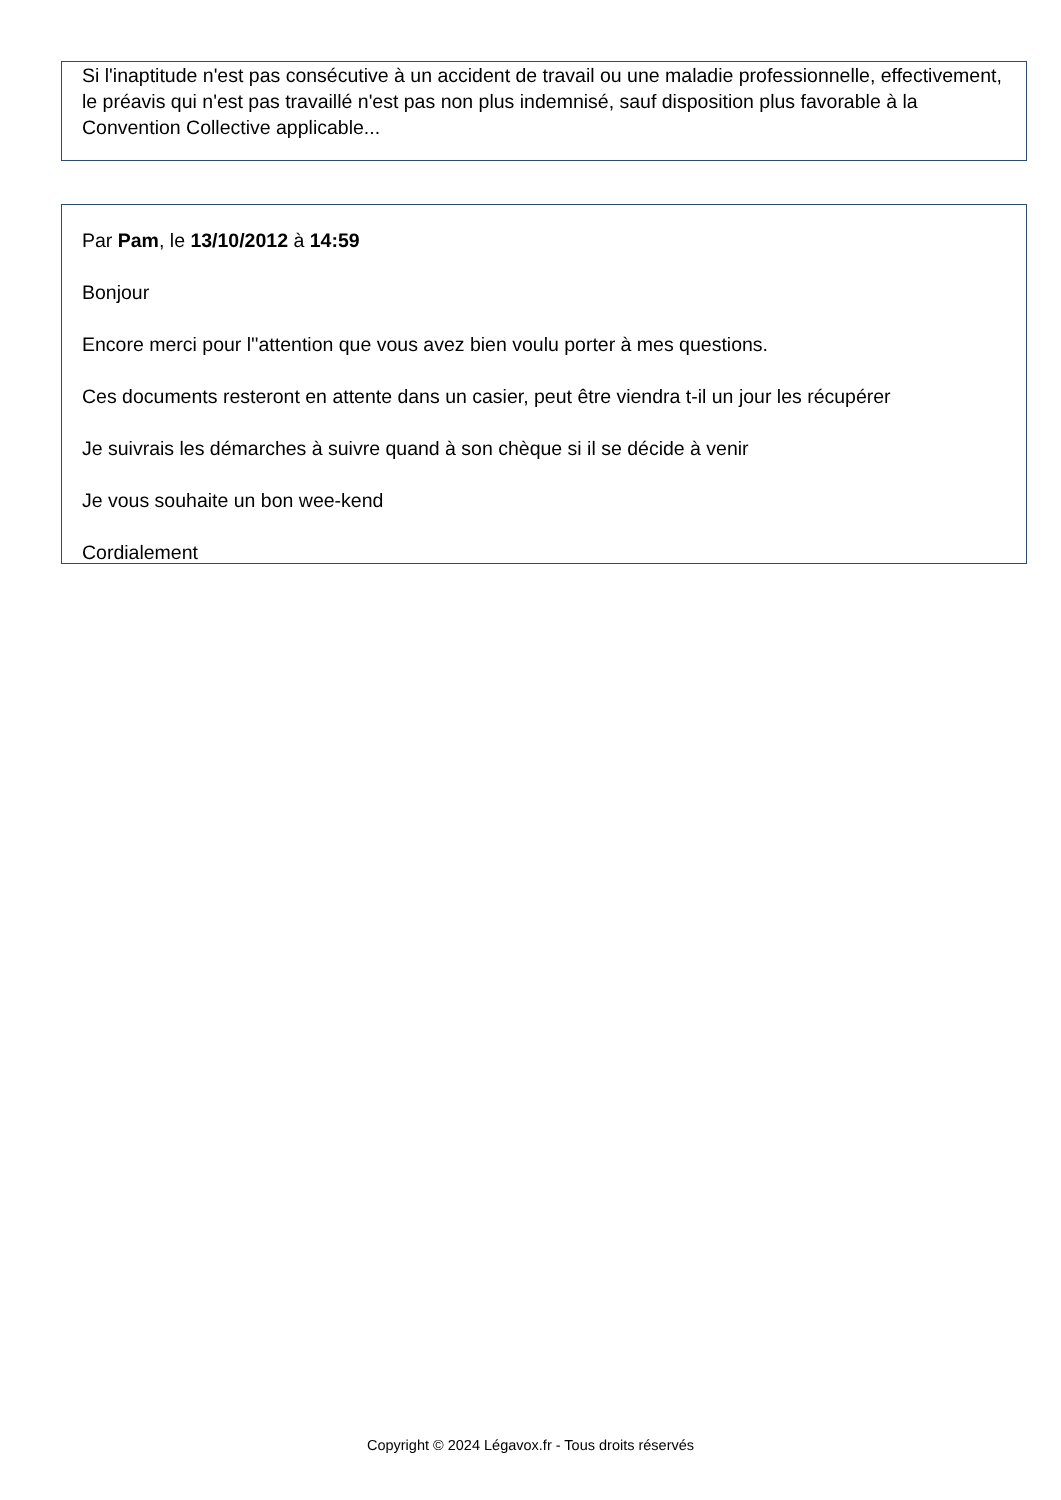Si l'inaptitude n'est pas consécutive à un accident de travail ou une maladie professionnelle, effectivement, le préavis qui n'est pas travaillé n'est pas non plus indemnisé, sauf disposition plus favorable à la Convention Collective applicable...
Par Pam, le 13/10/2012 à 14:59
Bonjour
Encore merci pour l''attention que vous avez bien voulu porter à mes questions.
Ces documents resteront en attente dans un casier, peut être viendra t-il un jour les récupérer
Je suivrais les démarches à suivre quand à son chèque si il se décide à venir
Je vous souhaite un bon wee-kend
Cordialement
Copyright © 2024 Légavox.fr - Tous droits réservés